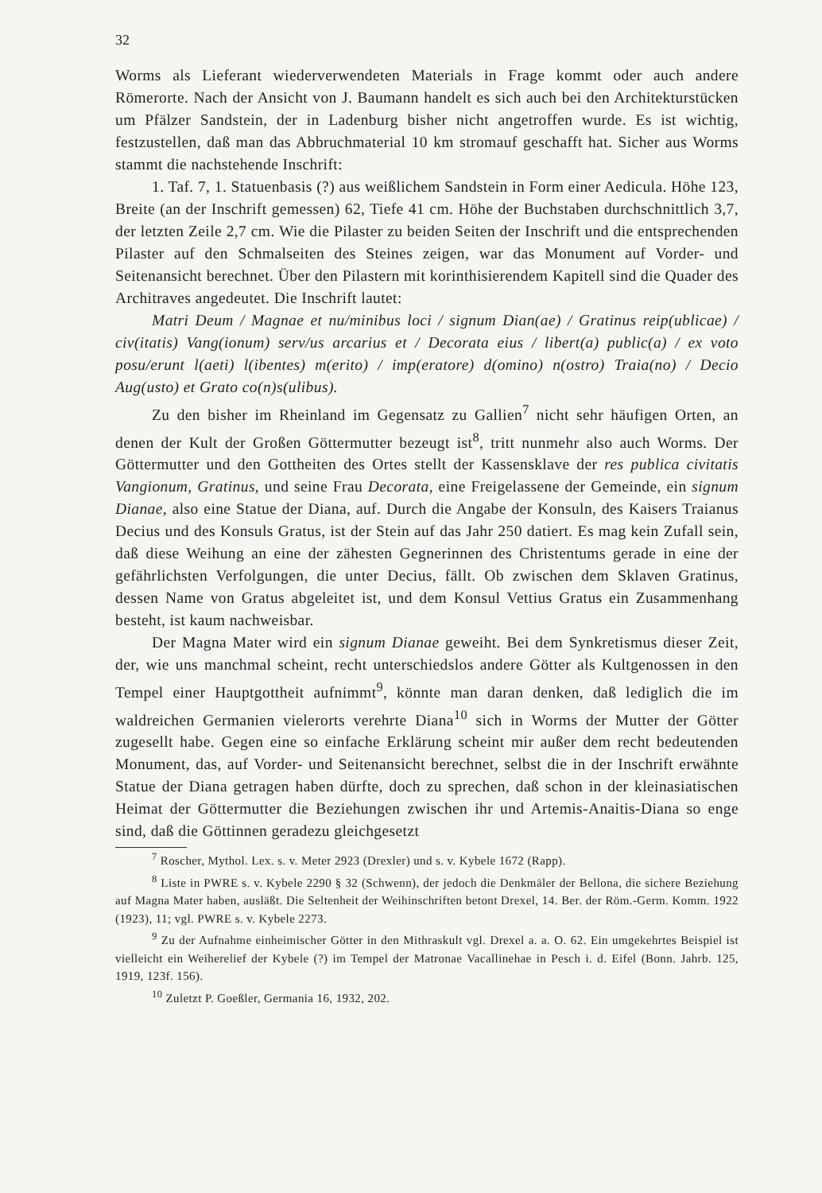32
Worms als Lieferant wiederverwendeten Materials in Frage kommt oder auch andere Römerorte. Nach der Ansicht von J. Baumann handelt es sich auch bei den Architekturstücken um Pfälzer Sandstein, der in Ladenburg bisher nicht angetroffen wurde. Es ist wichtig, festzustellen, daß man das Abbruchmaterial 10 km stromauf geschafft hat. Sicher aus Worms stammt die nachstehende Inschrift:
1. Taf. 7, 1. Statuenbasis (?) aus weißlichem Sandstein in Form einer Aedicula. Höhe 123, Breite (an der Inschrift gemessen) 62, Tiefe 41 cm. Höhe der Buchstaben durchschnittlich 3,7, der letzten Zeile 2,7 cm. Wie die Pilaster zu beiden Seiten der Inschrift und die entsprechenden Pilaster auf den Schmalseiten des Steines zeigen, war das Monument auf Vorder- und Seitenansicht berechnet. Über den Pilastern mit korinthisierendem Kapitell sind die Quader des Architraves angedeutet. Die Inschrift lautet:
Matri Deum / Magnae et nu/minibus loci / signum Dian(ae) / Gratinus reip(ublicae) / civ(itatis) Vang(ionum) serv/us arcarius et / Decorata eius / libert(a) public(a) / ex voto posu/erunt l(aeti) l(ibentes) m(erito) / imp(eratore) d(omino) n(ostro) Traia(no) / Decio Aug(usto) et Grato co(n)s(ulibus).
Zu den bisher im Rheinland im Gegensatz zu Gallien<sup>7</sup> nicht sehr häufigen Orten, an denen der Kult der Großen Göttermutter bezeugt ist<sup>8</sup>, tritt nunmehr also auch Worms. Der Göttermutter und den Gottheiten des Ortes stellt der Kassensklave der res publica civitatis Vangionum, Gratinus, und seine Frau Decorata, eine Freigelassene der Gemeinde, ein signum Dianae, also eine Statue der Diana, auf. Durch die Angabe der Konsuln, des Kaisers Traianus Decius und des Konsuls Gratus, ist der Stein auf das Jahr 250 datiert. Es mag kein Zufall sein, daß diese Weihung an eine der zähesten Gegnerinnen des Christentums gerade in eine der gefährlichsten Verfolgungen, die unter Decius, fällt. Ob zwischen dem Sklaven Gratinus, dessen Name von Gratus abgeleitet ist, und dem Konsul Vettius Gratus ein Zusammenhang besteht, ist kaum nachweisbar.
Der Magna Mater wird ein signum Dianae geweiht. Bei dem Synkretismus dieser Zeit, der, wie uns manchmal scheint, recht unterschiedslos andere Götter als Kultgenossen in den Tempel einer Hauptgottheit aufnimmt<sup>9</sup>, könnte man daran denken, daß lediglich die im waldreichen Germanien vielerorts verehrte Diana<sup>10</sup> sich in Worms der Mutter der Götter zugesellt habe. Gegen eine so einfache Erklärung scheint mir außer dem recht bedeutenden Monument, das, auf Vorder- und Seitenansicht berechnet, selbst die in der Inschrift erwähnte Statue der Diana getragen haben dürfte, doch zu sprechen, daß schon in der kleinasiatischen Heimat der Göttermutter die Beziehungen zwischen ihr und Artemis-Anaitis-Diana so enge sind, daß die Göttinnen geradezu gleichgesetzt
<sup>7</sup> Roscher, Mythol. Lex. s. v. Meter 2923 (Drexler) und s. v. Kybele 1672 (Rapp).
<sup>8</sup> Liste in PWRE s. v. Kybele 2290 § 32 (Schwenn), der jedoch die Denkmäler der Bellona, die sichere Beziehung auf Magna Mater haben, ausläßt. Die Seltenheit der Weihinschriften betont Drexel, 14. Ber. der Röm.-Germ. Komm. 1922 (1923), 11; vgl. PWRE s. v. Kybele 2273.
<sup>9</sup> Zu der Aufnahme einheimischer Götter in den Mithraskult vgl. Drexel a. a. O. 62. Ein umgekehrtes Beispiel ist vielleicht ein Weiherelief der Kybele (?) im Tempel der Matronae Vacallinehae in Pesch i. d. Eifel (Bonn. Jahrb. 125, 1919, 123f. 156).
<sup>10</sup> Zuletzt P. Goeßler, Germania 16, 1932, 202.